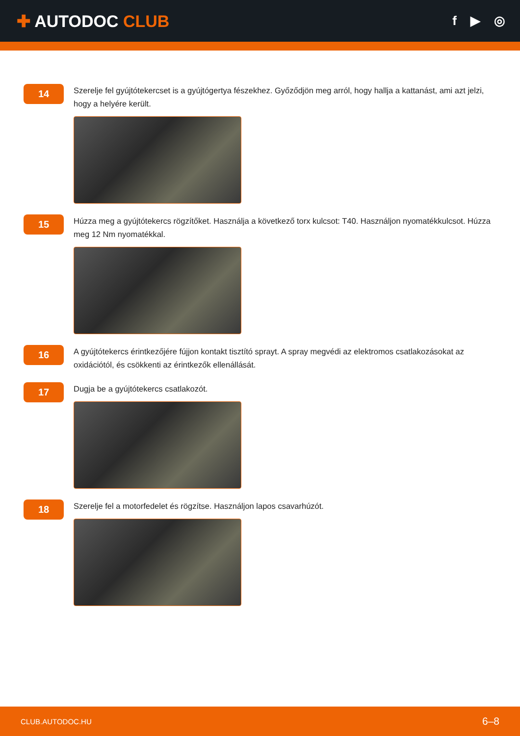✚ AUTODOC CLUB
f ▶ ◎
14
Szerelje fel gyújtótekercset is a gyújtógertya fészekhez. Győződjön meg arról, hogy hallja a kattanást, ami azt jelzi, hogy a helyére került.
15
Húzza meg a gyújtótekercs rögzítőket. Használja a következő torx kulcsot: T40. Használjon nyomatékkulcsot. Húzza meg 12 Nm nyomatékkal.
16
A gyújtótekercs érintkezőjére fújjon kontakt tisztító sprayt. A spray megvédi az elektromos csatlakozásokat az oxidációtól, és csökkenti az érintkezők ellenállását.
17
Dugja be a gyújtótekercs csatlakozót.
18
Szerelje fel a motorfedelet és rögzítse. Használjon lapos csavarhúzót.
CLUB.AUTODOC.HU 6–8